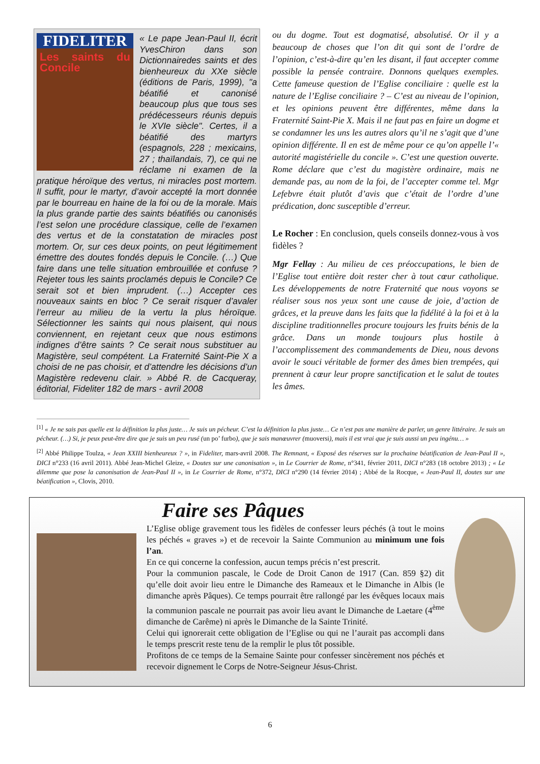FIDELITER
Les saints du Concile
« Le pape Jean-Paul II, écrit YvesChiron dans son Dictionnairedes saints et des bienheureux du XXe siècle (éditions de Paris, 1999), "a béatifié et canonisé beaucoup plus que tous ses prédécesseurs réunis depuis le XVIe siècle". Certes, il a béatifié des martyrs (espagnols, 228 ; mexicains, 27 ; thaïlandais, 7), ce qui ne réclame ni examen de la pratique héroïque des vertus, ni miracles post mortem. Il suffit, pour le martyr, d’avoir accepté la mort donnée par le bourreau en haine de la foi ou de la morale. Mais la plus grande partie des saints béatifiés ou canonisés l’est selon une procédure classique, celle de l’examen des vertus et de la constatation de miracles post mortem. Or, sur ces deux points, on peut légitimement émettre des doutes fondés depuis le Concile. (…) Que faire dans une telle situation embrouillée et confuse ? Rejeter tous les saints proclamés depuis le Concile? Ce serait sot et bien imprudent. (…) Accepter ces nouveaux saints en bloc ? Ce serait risquer d’avaler l’erreur au milieu de la vertu la plus héroïque. Sélectionner les saints qui nous plaisent, qui nous conviennent, en rejetant ceux que nous estimons indignes d’être saints ? Ce serait nous substituer au Magistère, seul compétent. La Fraternité Saint-Pie X a choisi de ne pas choisir, et d’attendre les décisions d’un Magistère redevenu clair. » Abbé R. de Cacqueray, éditorial, Fideliter 182 de mars - avril 2008
ou du dogme. Tout est dogmatisé, absolutisé. Or il y a beaucoup de choses que l’on dit qui sont de l’ordre de l’opinion, c’est-à-dire qu’en les disant, il faut accepter comme possible la pensée contraire. Donnons quelques exemples. Cette fameuse question de l’Eglise conciliaire : quelle est la nature de l’Eglise conciliaire ? – C’est au niveau de l’opinion, et les opinions peuvent être différentes, même dans la Fraternité Saint-Pie X. Mais il ne faut pas en faire un dogme et se condamner les uns les autres alors qu’il ne s’agit que d’une opinion différente. Il en est de même pour ce qu’on appelle l’« autorité magistérielle du concile ». C’est une question ouverte. Rome déclare que c’est du magistère ordinaire, mais ne demande pas, au nom de la foi, de l’accepter comme tel. Mgr Lefebvre était plutôt d’avis que c’était de l’ordre d’une prédication, donc susceptible d’erreur.
Le Rocher : En conclusion, quels conseils donnez-vous à vos fidèles ?
Mgr Fellay : Au milieu de ces préoccupations, le bien de l’Eglise tout entière doit rester cher à tout cœur catholique. Les développements de notre Fraternité que nous voyons se réaliser sous nos yeux sont une cause de joie, d’action de grâces, et la preuve dans les faits que la fidélité à la foi et à la discipline traditionnelles procure toujours les fruits bénis de la grâce. Dans un monde toujours plus hostile à l’accomplissement des commandements de Dieu, nous devons avoir le souci véritable de former des âmes bien trempées, qui prennent à cœur leur propre sanctification et le salut de toutes les âmes.
<sup>[1]</sup> « Je ne sais pas quelle est la définition la plus juste… Je suis un pécheur. C’est la définition la plus juste… Ce n’est pas une manière de parler, un genre littéraire. Je suis un pécheur. (…) Si, je peux peut-être dire que je suis un peu rusé (un po’ furbo), que je sais manœuvrer (muoversi), mais il est vrai que je suis aussi un peu ingénu… »
<sup>[2]</sup> Abbé Philippe Toulza, « Jean XXIII bienheureux ? », in Fideliter, mars-avril 2008. The Remnant, « Exposé des réserves sur la prochaine béatification de Jean-Paul II », DICI n°233 (16 avril 2011). Abbé Jean-Michel Gleize, « Doutes sur une canonisation », in Le Courrier de Rome, n°341, février 2011, DICI n°283 (18 octobre 2013) ; « Le dilemme que pose la canonisation de Jean-Paul II », in Le Courrier de Rome, n°372, DICI n°290 (14 février 2014) ; Abbé de la Rocque, « Jean-Paul II, doutes sur une béatification », Clovis, 2010.
Faire ses Pâques
L’Eglise oblige gravement tous les fidèles de confesser leurs péchés (à tout le moins les péchés « graves ») et de recevoir la Sainte Communion au minimum une fois l’an.
En ce qui concerne la confession, aucun temps précis n’est prescrit.
Pour la communion pascale, le Code de Droit Canon de 1917 (Can. 859 §2) dit qu’elle doit avoir lieu entre le Dimanche des Rameaux et le Dimanche in Albis (le dimanche après Pâques). Ce temps pourrait être rallongé par les évêques locaux mais la communion pascale ne pourrait pas avoir lieu avant le Dimanche de Laetare (4<sup>ème</sup> dimanche de Carême) ni après le Dimanche de la Sainte Trinité.
Celui qui ignorerait cette obligation de l’Eglise ou qui ne l’aurait pas accompli dans le temps prescrit reste tenu de la remplir le plus tôt possible.
Profitons de ce temps de la Semaine Sainte pour confesser sincèrement nos péchés et recevoir dignement le Corps de Notre-Seigneur Jésus-Christ.
6